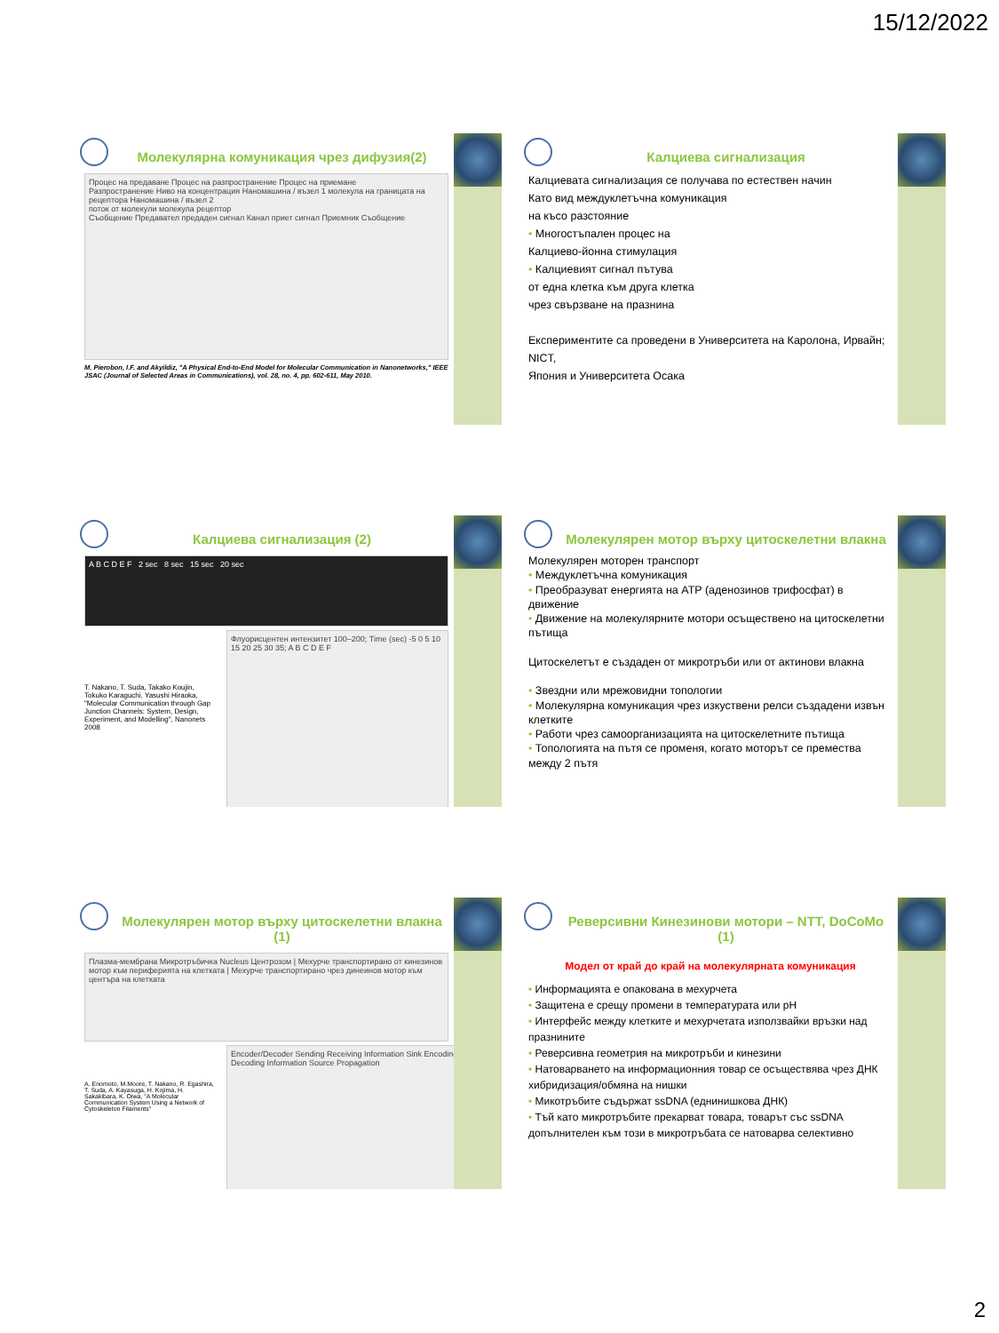15/12/2022
Молекулярна комуникация чрез дифузия(2)
Процес на предаване Процес на разпространение Процес на приемане
Разпространение Ниво на концентрация Наномашина / възел 1 молекула на границата на рецептора Наномашина / възел 2
поток от молекули молекула рецептор
Съобщение Предавател предаден сигнал Канал приет сигнал Приемник Съобщение
M. Pierobon, I.F. and Akyildiz, "A Physical End-to-End Model for Molecular Communication in Nanonetworks," IEEE JSAC (Journal of Selected Areas in Communications), vol. 28, no. 4, pp. 602-611, May 2010.
Калциева сигнализация
Калциевата сигнализация се получава по естествен начин
Като вид междуклетъчна комуникация
на късо разстояние
• Многостъпален процес на
Калциево-йонна стимулация
• Калциевият сигнал пътува
от една клетка към друга клетка
чрез свързване на празнина
Експериментите са проведени в Университета на Каролона, Ирвайн; NICT,
Япония и Университета Осака
Калциева сигнализация (2)
A B C D E F 2 sec 8 sec 15 sec 20 sec
T. Nakano, T. Suda, Takako Koujin, Tokuko Karaguchi, Yasushi Hiraoka, "Molecular Communication through Gap Junction Channels: System, Design, Experiment, and Modelling", Nanonets 2008
Флуорисцентен интензитет 100–200; Time (sec) -5 0 5 10 15 20 25 30 35; A B C D E F
Молекулярен мотор върху цитоскелетни влакна
Молекулярен моторен транспорт
• Междуклетъчна комуникация
• Преобразуват енергията на ATP (аденозинов трифосфат) в движение
• Движение на молекулярните мотори осъществено на цитоскелетни пътища
Цитоскелетът е създаден от микротръби или от актинови влакна
• Звездни или мрежовидни топологии
• Молекулярна комуникация чрез изкуствени релси създадени извън клетките
• Работи чрез самоорганизацията на цитоскелетните пътища
• Топологията на пътя се променя, когато моторът се премества между 2 пътя
Молекулярен мотор върху цитоскелетни влакна (1)
Плазма-мембрана Микротръбичка Nucleus Центрозом | Мехурче транспортирано от кинезинов мотор към периферията на клетката | Мехурче транспортирано чрез динеинов мотор към центъра на клетката
A. Enomoto, M.Moore, T. Nakano, R. Egashira, T. Suda, A. Kayasuga, H. Kojima, H. Sakakibara, K. Oiwa, "A Molecular Communication System Using a Network of Cytoskeleton Filaments"
Encoder/Decoder Sending Receiving Information Sink Encoding Decoding Information Source Propagation
Реверсивни Кинезинови мотори – NTT, DoCoMo (1)
Модел от край до край на молекулярната комуникация
• Информацията е опакована в мехурчета
• Защитена е срещу промени в температурата или pH
• Интерфейс между клетките и мехурчетата използвайки връзки над празнините
• Реверсивна геометрия на микротръби и кинезини
• Натоварването на информационния товар се осъществява чрез ДНК хибридизация/обмяна на нишки
• Микотръбите съдържат ssDNA (еднинишкова ДНК)
• Тъй като микротръбите прекарват товара, товарът със ssDNA допълнителен към този в микротръбата се натоварва селективно
2